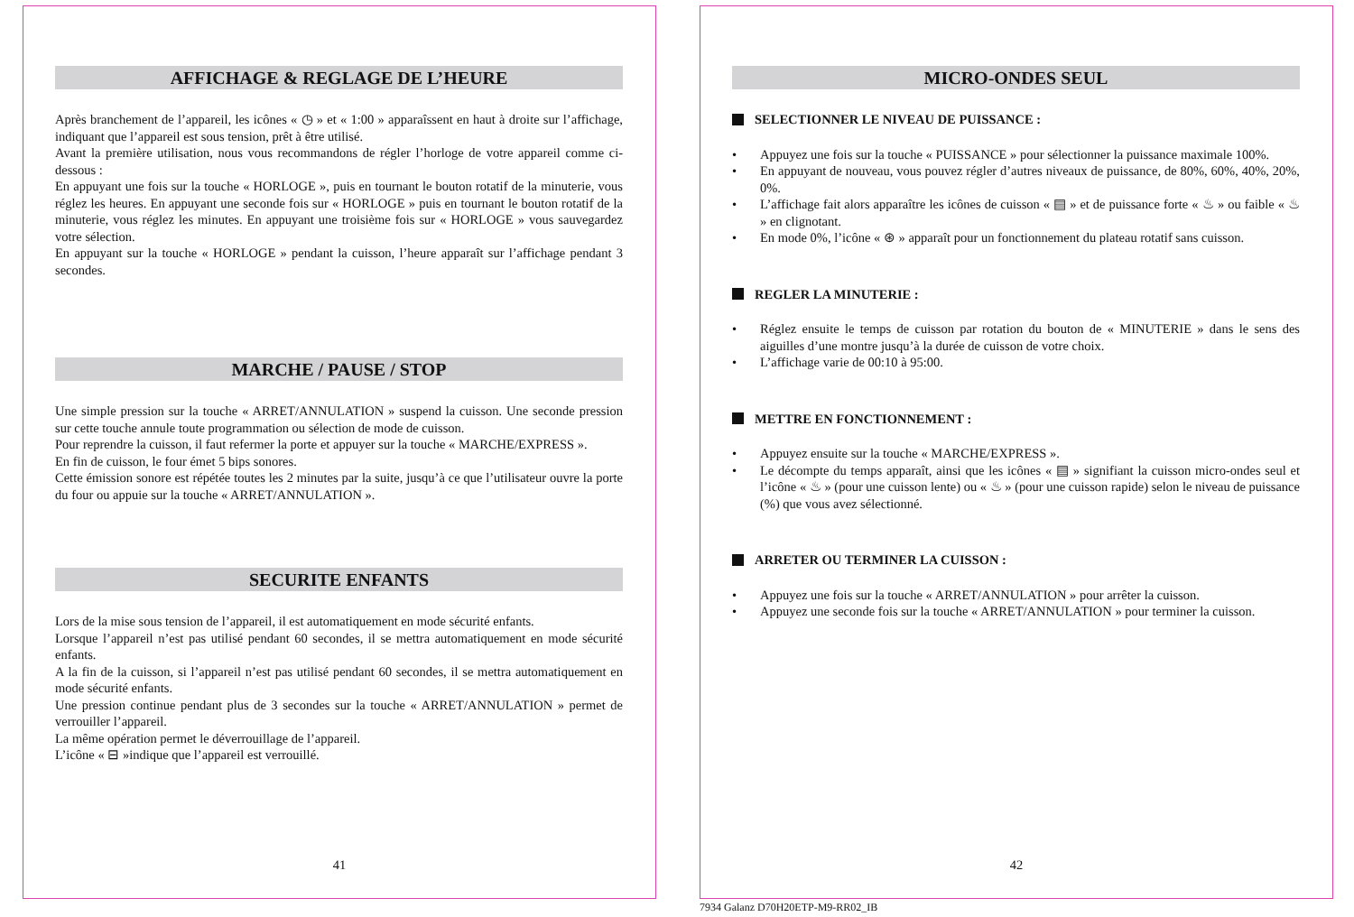AFFICHAGE & REGLAGE DE L’HEURE
Après branchement de l’appareil, les icônes « ◷ » et « 1:00 » apparaîssent en haut à droite sur l’affichage, indiquant que l’appareil est sous tension, prêt à être utilisé.
Avant la première utilisation, nous vous recommandons de régler l’horloge de votre appareil comme ci-dessous :
En appuyant une fois sur la touche « HORLOGE », puis en tournant le bouton rotatif de la minuterie, vous réglez les heures. En appuyant une seconde fois sur « HORLOGE » puis en tournant le bouton rotatif de la minuterie, vous réglez les minutes. En appuyant une troisième fois sur « HORLOGE » vous sauvegardez votre sélection.
En appuyant sur la touche « HORLOGE » pendant la cuisson, l’heure apparaît sur l’affichage pendant 3 secondes.
MARCHE / PAUSE / STOP
Une simple pression sur la touche « ARRET/ANNULATION » suspend la cuisson. Une seconde pression sur cette touche annule toute programmation ou sélection de mode de cuisson.
Pour reprendre la cuisson, il faut refermer la porte et appuyer sur la touche « MARCHE/EXPRESS ».
En fin de cuisson, le four émet 5 bips sonores.
Cette émission sonore est répétée toutes les 2 minutes par la suite, jusqu’à ce que l’utilisateur ouvre la porte du four ou appuie sur la touche « ARRET/ANNULATION ».
SECURITE ENFANTS
Lors de la mise sous tension de l’appareil, il est automatiquement en mode sécurité enfants.
Lorsque l’appareil n’est pas utilisé pendant 60 secondes, il se mettra automatiquement en mode sécurité enfants.
A la fin de la cuisson, si l’appareil n’est pas utilisé pendant 60 secondes, il se mettra automatiquement en mode sécurité enfants.
Une pression continue pendant plus de 3 secondes sur la touche « ARRET/ANNULATION » permet de verrouiller l’appareil.
La même opération permet le déverrouillage de l’appareil.
L’icône « ⊟ »indique que l’appareil est verrouillé.
41
MICRO-ONDES SEUL
SELECTIONNER LE NIVEAU DE PUISSANCE :
• Appuyez une fois sur la touche « PUISSANCE » pour sélectionner la puissance maximale 100%.
• En appuyant de nouveau, vous pouvez régler d’autres niveaux de puissance, de 80%, 60%, 40%, 20%, 0%.
• L’affichage fait alors apparaître les icônes de cuisson « ▤ » et de puissance forte « ♨ » ou faible « ♨ » en clignotant.
• En mode 0%, l’icône « ⊛ » apparaît pour un fonctionnement du plateau rotatif sans cuisson.
REGLER LA MINUTERIE :
• Réglez ensuite le temps de cuisson par rotation du bouton de « MINUTERIE » dans le sens des aiguilles d’une montre jusqu’à la durée de cuisson de votre choix.
• L’affichage varie de 00:10 à 95:00.
METTRE EN FONCTIONNEMENT :
• Appuyez ensuite sur la touche « MARCHE/EXPRESS ».
• Le décompte du temps apparaît, ainsi que les icônes « ▤ » signifiant la cuisson micro-ondes seul et l’icône « ♨ » (pour une cuisson lente) ou « ♨ » (pour une cuisson rapide) selon le niveau de puissance (%) que vous avez sélectionné.
ARRETER OU TERMINER LA CUISSON :
• Appuyez une fois sur la touche « ARRET/ANNULATION » pour arrêter la cuisson.
• Appuyez une seconde fois sur la touche « ARRET/ANNULATION » pour terminer la cuisson.
42
7934 Galanz D70H20ETP-M9-RR02_IB